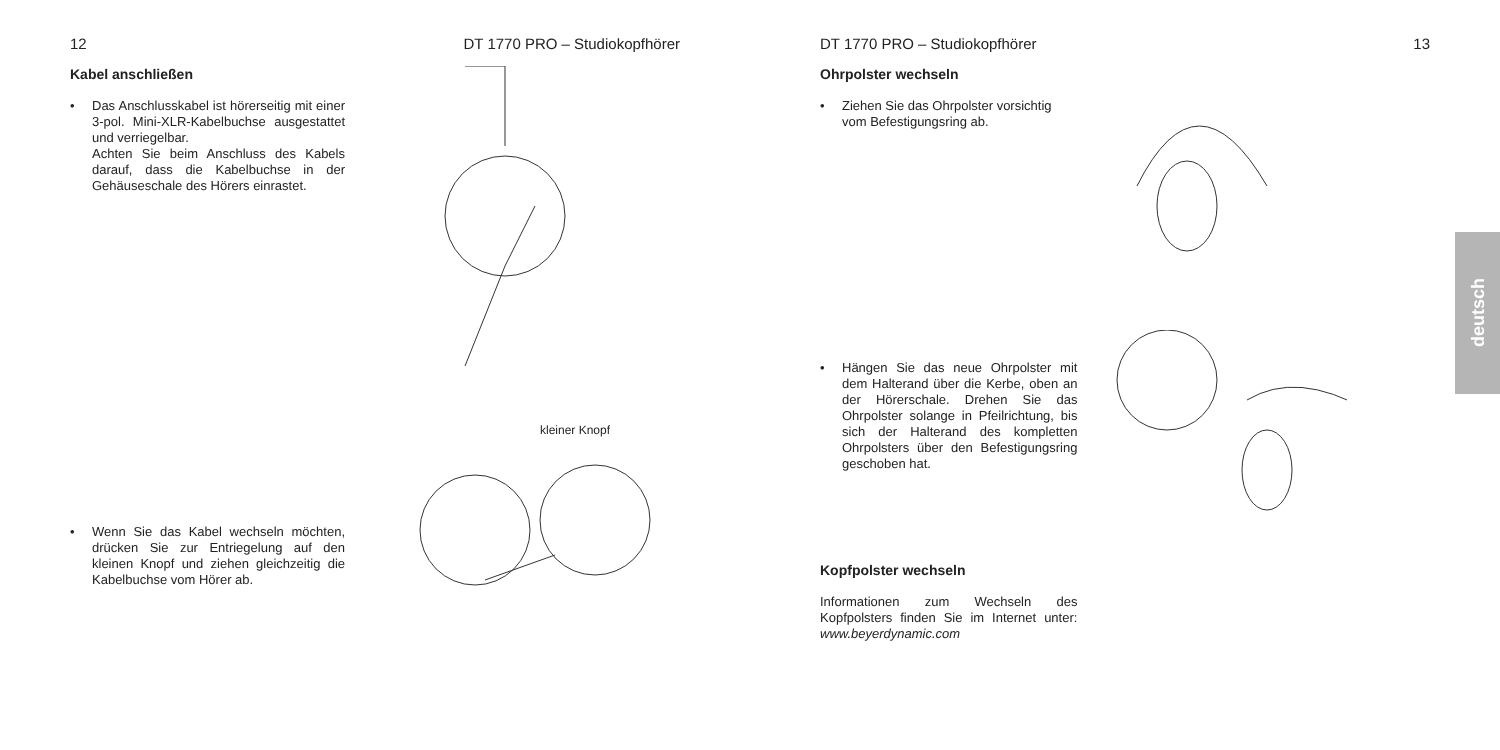12 DT 1770 PRO – Studiokopfhörer
Kabel anschließen
• Das Anschlusskabel ist hörerseitig mit einer 3-pol. Mini-XLR-Kabelbuchse ausgestattet und verriegelbar.
Achten Sie beim Anschluss des Kabels darauf, dass die Kabelbuchse in der Gehäuseschale des Hörers einrastet.
• Wenn Sie das Kabel wechseln möchten, drücken Sie zur Entriegelung auf den kleinen Knopf und ziehen gleichzeitig die Kabelbuchse vom Hörer ab.
kleiner Knopf
DT 1770 PRO – Studiokopfhörer 13
Ohrpolster wechseln
• Ziehen Sie das Ohrpolster vorsichtig vom Befestigungsring ab.
• Hängen Sie das neue Ohrpolster mit dem Halterand über die Kerbe, oben an der Hörerschale. Drehen Sie das Ohrpolster solange in Pfeilrichtung, bis sich der Halterand des kompletten Ohrpolsters über den Befestigungsring geschoben hat.
Kopfpolster wechseln
Informationen zum Wechseln des Kopfpolsters finden Sie im Internet unter: www.beyerdynamic.com
deutsch